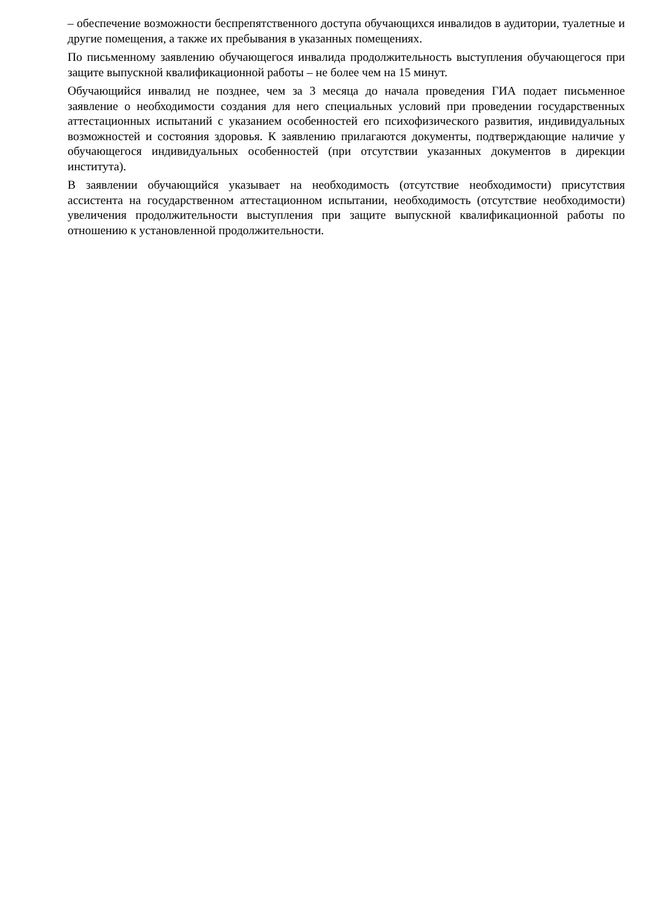– обеспечение возможности беспрепятственного доступа обучающихся инвалидов в аудитории, туалетные и другие помещения, а также их пребывания в указанных помещениях.
По письменному заявлению обучающегося инвалида продолжительность выступления обучающегося при защите выпускной квалификационной работы – не более чем на 15 минут.
Обучающийся инвалид не позднее, чем за 3 месяца до начала проведения ГИА подает письменное заявление о необходимости создания для него специальных условий при проведении государственных аттестационных испытаний с указанием особенностей его психофизического развития, индивидуальных возможностей и состояния здоровья. К заявлению прилагаются документы, подтверждающие наличие у обучающегося индивидуальных особенностей (при отсутствии указанных документов в дирекции института).
В заявлении обучающийся указывает на необходимость (отсутствие необходимости) присутствия ассистента на государственном аттестационном испытании, необходимость (отсутствие необходимости) увеличения продолжительности выступления при защите выпускной квалификационной работы по отношению к установленной продолжительности.